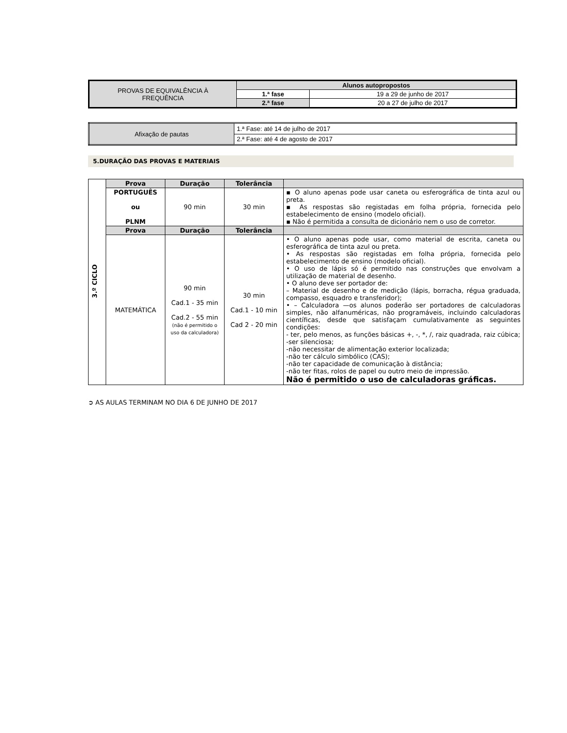| PROVAS DE EQUIVALÊNCIA À FREQUÊNCIA | Alunos autopropostos | |
| | 1.ª fase | 19 a 29 de junho de 2017 |
| | 2.ª fase | 20 a 27 de julho de 2017 |
| Afixação de pautas | 1.ª Fase: até 14 de julho de 2017 |
| | 2.ª Fase: até 4 de agosto de 2017 |
5.DURAÇÃO DAS PROVAS E MATERIAIS
| 3.º CICLO | Prova | Duração | Tolerância | |
| | PORTUGUÊS ou PLNM | 90 min | 30 min | ▪ O aluno apenas pode usar caneta ou esferográfica de tinta azul ou preta. ▪ As respostas são registadas em folha própria, fornecida pelo estabelecimento de ensino (modelo oficial). ▪ Não é permitida a consulta de dicionário nem o uso de corretor. |
| | Prova | Duração | Tolerância | |
| | MATEMÁTICA | 90 min Cad.1 - 35 min Cad.2 - 55 min (não é permitido o uso da calculadora) | 30 min Cad.1 - 10 min Cad 2 - 20 min | • O aluno apenas pode usar, como material de escrita, caneta ou esferográfica de tinta azul ou preta. • As respostas são registadas em folha própria, fornecida pelo estabelecimento de ensino (modelo oficial). • O uso de lápis só é permitido nas construções que envolvam a utilização de material de desenho. • O aluno deve ser portador de: – Material de desenho e de medição (lápis, borracha, régua graduada, compasso, esquadro e transferidor); • – Calculadora —os alunos poderão ser portadores de calculadoras simples, não alfanuméricas, não programáveis, incluindo calculadoras científicas, desde que satisfaçam cumulativamente as seguintes condições: - ter, pelo menos, as funções básicas +, -, *, /, raiz quadrada, raiz cúbica; -ser silenciosa; -não necessitar de alimentação exterior localizada; -não ter cálculo simbólico (CAS); -não ter capacidade de comunicação à distância; -não ter fitas, rolos de papel ou outro meio de impressão. Não é permitido o uso de calculadoras gráficas. |
➲ AS AULAS TERMINAM NO DIA 6 DE JUNHO DE 2017